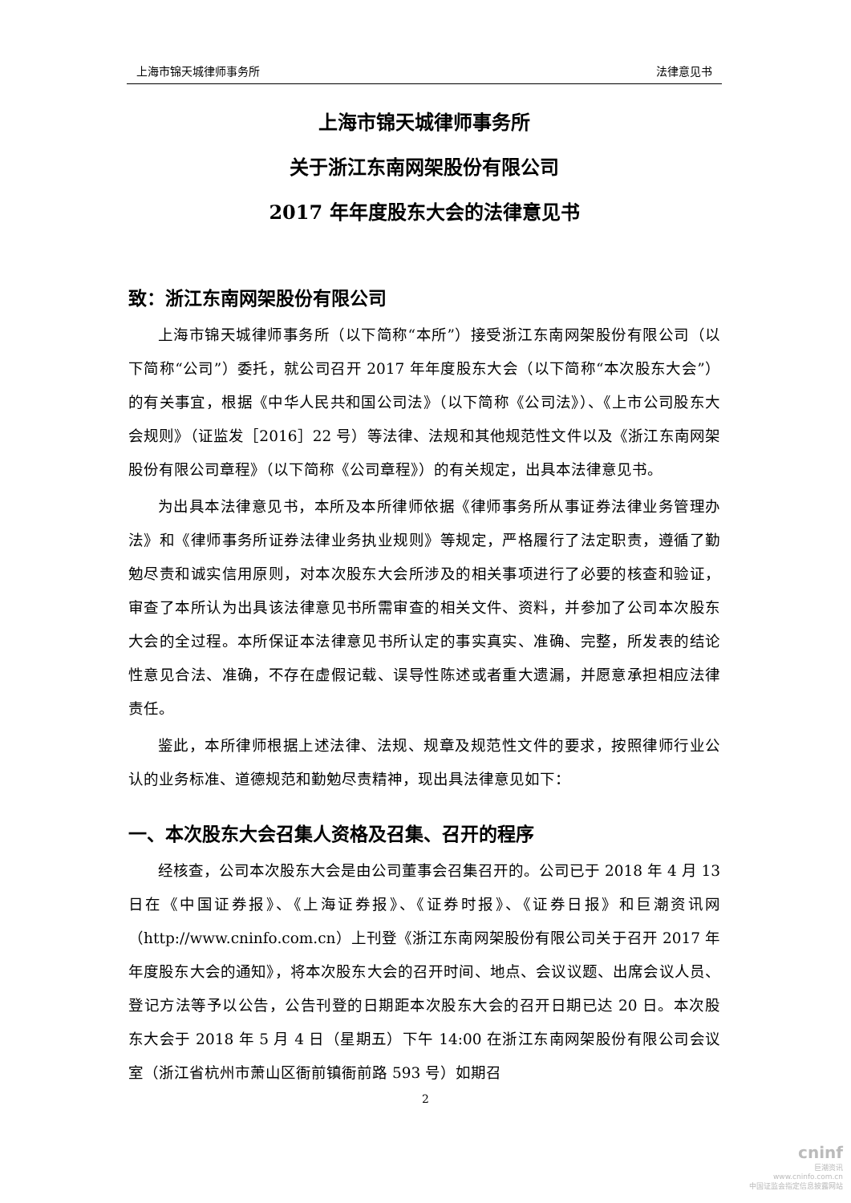上海市锦天城律师事务所 法律意见书
上海市锦天城律师事务所
关于浙江东南网架股份有限公司
2017 年年度股东大会的法律意见书
致：浙江东南网架股份有限公司
上海市锦天城律师事务所（以下简称“本所”）接受浙江东南网架股份有限公司（以下简称“公司”）委托，就公司召开 2017 年年度股东大会（以下简称“本次股东大会”）的有关事宜，根据《中华人民共和国公司法》（以下简称《公司法》）、《上市公司股东大会规则》（证监发［2016］22 号）等法律、法规和其他规范性文件以及《浙江东南网架股份有限公司章程》（以下简称《公司章程》）的有关规定，出具本法律意见书。
为出具本法律意见书，本所及本所律师依据《律师事务所从事证券法律业务管理办法》和《律师事务所证券法律业务执业规则》等规定，严格履行了法定职责，遵循了勤勉尽责和诚实信用原则，对本次股东大会所涉及的相关事项进行了必要的核查和验证，审查了本所认为出具该法律意见书所需审查的相关文件、资料，并参加了公司本次股东大会的全过程。本所保证本法律意见书所认定的事实真实、准确、完整，所发表的结论性意见合法、准确，不存在虚假记载、误导性陈述或者重大遗漏，并愿意承担相应法律责任。
鉴此，本所律师根据上述法律、法规、规章及规范性文件的要求，按照律师行业公认的业务标准、道德规范和勤勉尽责精神，现出具法律意见如下：
一、本次股东大会召集人资格及召集、召开的程序
经核查，公司本次股东大会是由公司董事会召集召开的。公司已于 2018 年 4 月 13 日在《中国证券报》、《上海证券报》、《证券时报》、《证券日报》和巨潮资讯网（http://www.cninfo.com.cn）上刊登《浙江东南网架股份有限公司关于召开 2017 年年度股东大会的通知》，将本次股东大会的召开时间、地点、会议议题、出席会议人员、登记方法等予以公告，公告刊登的日期距本次股东大会的召开日期已达 20 日。本次股东大会于 2018 年 5 月 4 日（星期五）下午 14:00 在浙江东南网架股份有限公司会议室（浙江省杭州市萧山区衙前镇衙前路 593 号）如期召
2
cninf
巨潮资讯
www.cninfo.com.cn
中国证监会指定信息披露网站